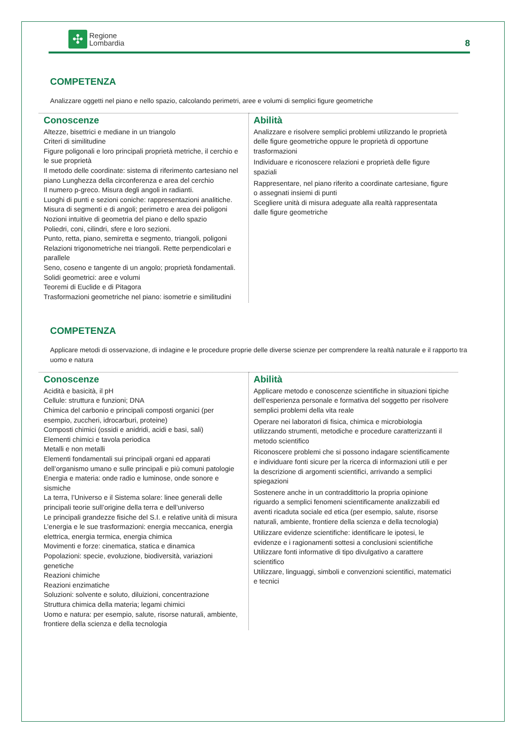✣
Regione
Lombardia
8
COMPETENZA
Analizzare oggetti nel piano e nello spazio, calcolando perimetri, aree e volumi di semplici figure geometriche
| Conoscenze Altezze, bisettrici e mediane in un triangolo Criteri di similitudine Figure poligonali e loro principali proprietà metriche, il cerchio e le sue proprietà Il metodo delle coordinate: sistema di riferimento cartesiano nel piano Lunghezza della circonferenza e area del cerchio Il numero p-greco. Misura degli angoli in radianti. Luoghi di punti e sezioni coniche: rappresentazioni analitiche. Misura di segmenti e di angoli; perimetro e area dei poligoni Nozioni intuitive di geometria del piano e dello spazio Poliedri, coni, cilindri, sfere e loro sezioni. Punto, retta, piano, semiretta e segmento, triangoli, poligoni Relazioni trigonometriche nei triangoli. Rette perpendicolari e parallele Seno, coseno e tangente di un angolo; proprietà fondamentali. Solidi geometrici: aree e volumi Teoremi di Euclide e di Pitagora Trasformazioni geometriche nel piano: isometrie e similitudini | Abilità Analizzare e risolvere semplici problemi utilizzando le proprietà delle figure geometriche oppure le proprietà di opportune trasformazioni Individuare e riconoscere relazioni e proprietà delle figure spaziali Rappresentare, nel piano riferito a coordinate cartesiane, figure o assegnati insiemi di punti Scegliere unità di misura adeguate alla realtà rappresentata dalle figure geometriche |
COMPETENZA
Applicare metodi di osservazione, di indagine e le procedure proprie delle diverse scienze per comprendere la realtà naturale e il rapporto tra uomo e natura
| Conoscenze Acidità e basicità, il pH Cellule: struttura e funzioni; DNA Chimica del carbonio e principali composti organici (per esempio, zuccheri, idrocarburi, proteine) Composti chimici (ossidi e anidridi, acidi e basi, sali) Elementi chimici e tavola periodica Metalli e non metalli Elementi fondamentali sui principali organi ed apparati dell’organismo umano e sulle principali e più comuni patologie Energia e materia: onde radio e luminose, onde sonore e sismiche La terra, l’Universo e il Sistema solare: linee generali delle principali teorie sull’origine della terra e dell’universo Le principali grandezze fisiche del S.I. e relative unità di misura L’energia e le sue trasformazioni: energia meccanica, energia elettrica, energia termica, energia chimica Movimenti e forze: cinematica, statica e dinamica Popolazioni: specie, evoluzione, biodiversità, variazioni genetiche Reazioni chimiche Reazioni enzimatiche Soluzioni: solvente e soluto, diluizioni, concentrazione Struttura chimica della materia; legami chimici Uomo e natura: per esempio, salute, risorse naturali, ambiente, frontiere della scienza e della tecnologia | Abilità Applicare metodo e conoscenze scientifiche in situazioni tipiche dell’esperienza personale e formativa del soggetto per risolvere semplici problemi della vita reale Operare nei laboratori di fisica, chimica e microbiologia utilizzando strumenti, metodiche e procedure caratterizzanti il metodo scientifico Riconoscere problemi che si possono indagare scientificamente e individuare fonti sicure per la ricerca di informazioni utili e per la descrizione di argomenti scientifici, arrivando a semplici spiegazioni Sostenere anche in un contraddittorio la propria opinione riguardo a semplici fenomeni scientificamente analizzabili ed aventi ricaduta sociale ed etica (per esempio, salute, risorse naturali, ambiente, frontiere della scienza e della tecnologia) Utilizzare evidenze scientifiche: identificare le ipotesi, le evidenze e i ragionamenti sottesi a conclusioni scientifiche Utilizzare fonti informative di tipo divulgativo a carattere scientifico Utilizzare, linguaggi, simboli e convenzioni scientifici, matematici e tecnici |